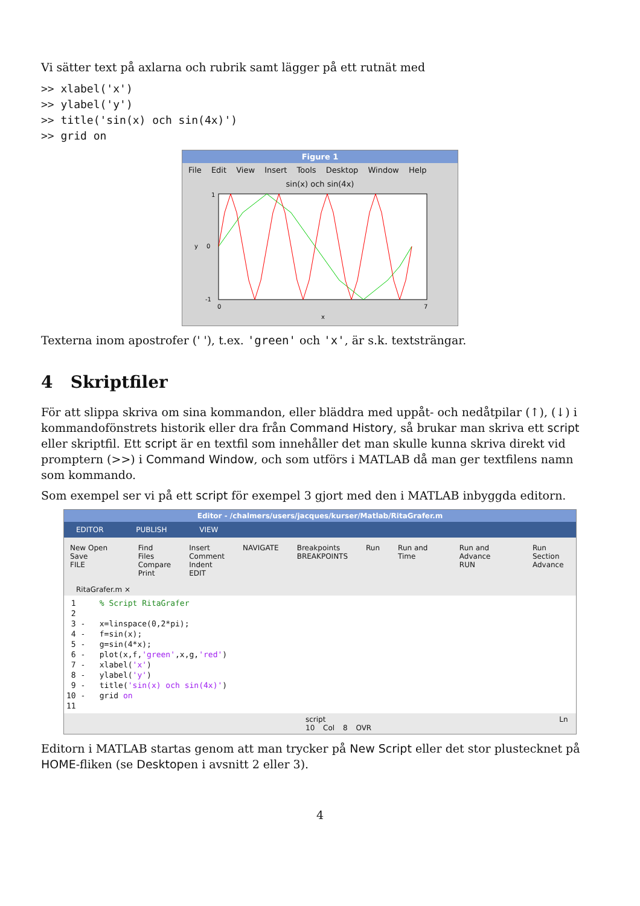Vi sätter text på axlarna och rubrik samt lägger på ett rutnät med
>> xlabel('x')
>> ylabel('y')
>> title('sin(x) och sin(4x)')
>> grid on
Figure 1
File Edit View Insert Tools Desktop Window Help
sin(x) och sin(4x)
1
0
-1
0
7
x
y
Texterna inom apostrofer (' '), t.ex. 'green' och 'x', är s.k. textsträngar.
4 Skriptfiler
För att slippa skriva om sina kommandon, eller bläddra med uppåt- och nedåtpilar (↑), (↓) i kommandofönstrets historik eller dra från Command History, så brukar man skriva ett script eller skriptfil. Ett script är en textfil som innehåller det man skulle kunna skriva direkt vid promptern (>>) i Command Window, och som utförs i MATLAB då man ger textfilens namn som kommando.
Som exempel ser vi på ett script för exempel 3 gjort med den i MATLAB inbyggda editorn.
Editor - /chalmers/users/jacques/kurser/Matlab/RitaGrafer.m
EDITOR PUBLISH VIEW
New Open Save
FILE Find Files
Compare
Print Insert
Comment
Indent
EDIT NAVIGATE Breakpoints
BREAKPOINTS Run Run and Time Run and Advance
RUN Run Section
Advance
RitaGrafer.m ×
 1     % Script RitaGrafer
 2
 3 -   x=linspace(0,2*pi);
 4 -   f=sin(x);
 5 -   g=sin(4*x);
 6 -   plot(x,f,'green',x,g,'red')
 7 -   xlabel('x')
 8 -   ylabel('y')
 9 -   title('sin(x) och sin(4x)')
10 -   grid on
11
script Ln 10 Col 8 OVR
Editorn i MATLAB startas genom att man trycker på New Script eller det stor plustecknet på HOME-fliken (se Desktopen i avsnitt 2 eller 3).
4